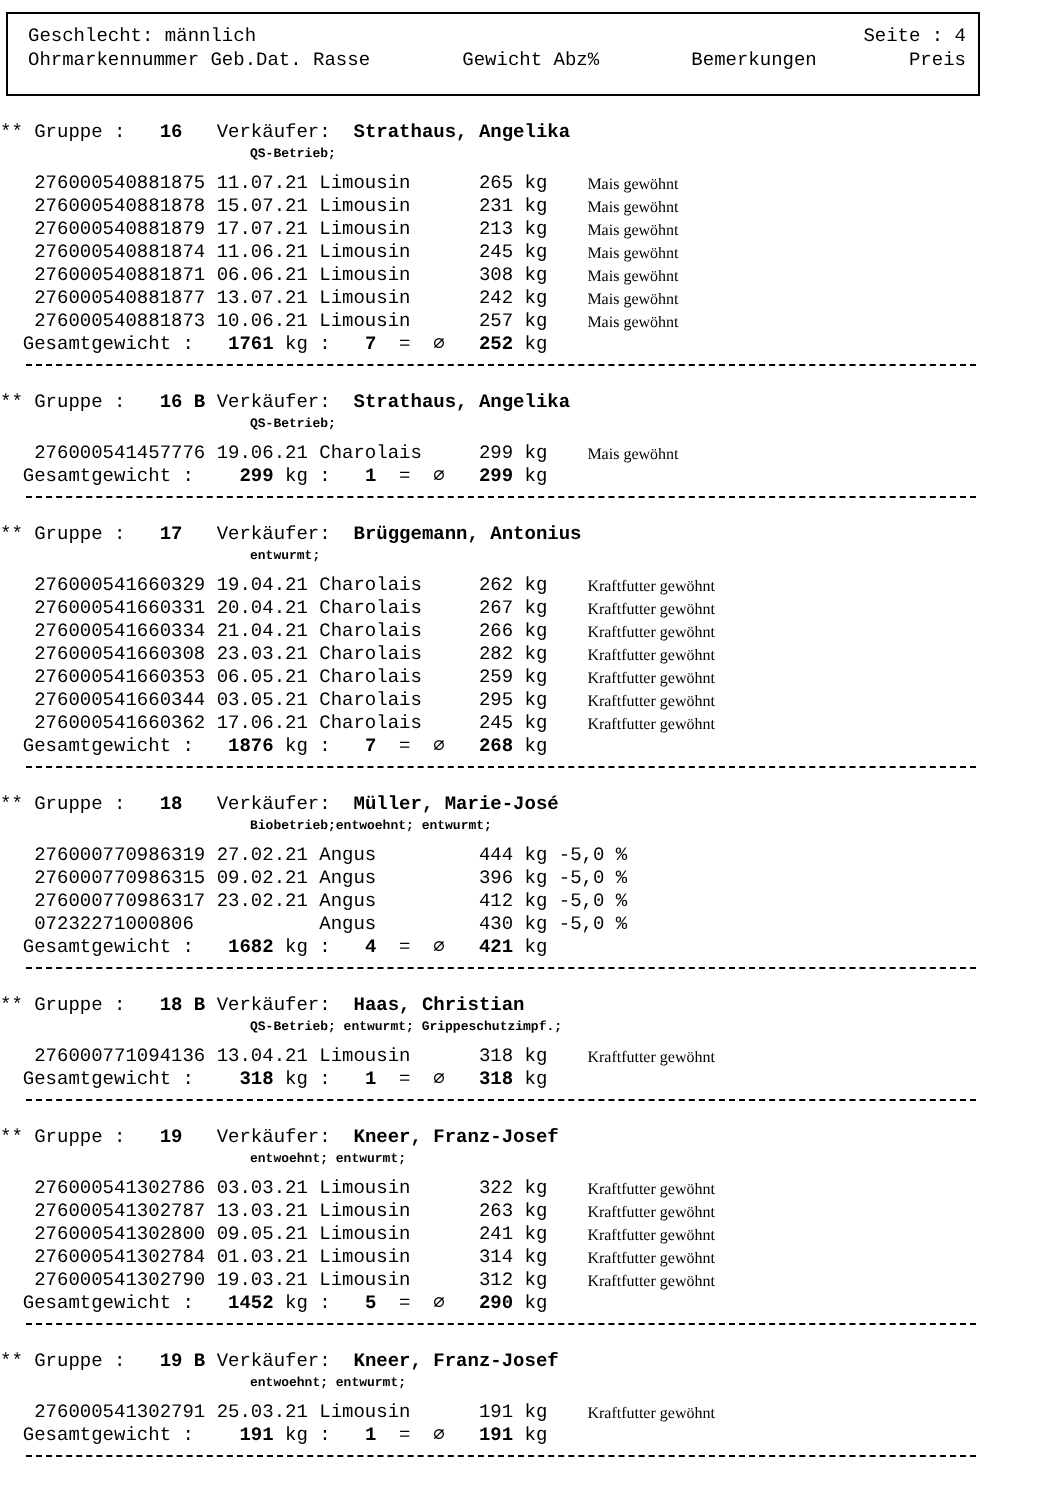Geschlecht: männlich Seite : 4
Ohrmarkennummer Geb.Dat. Rasse Gewicht Abz% Bemerkungen Preis
** Gruppe : 16 Verkäufer: Strathaus, Angelika
QS-Betrieb;
| 276000540881875 11.07.21 Limousin 265 kg | | Mais gewöhnt |
| 276000540881878 15.07.21 Limousin 231 kg | | Mais gewöhnt |
| 276000540881879 17.07.21 Limousin 213 kg | | Mais gewöhnt |
| 276000540881874 11.06.21 Limousin 245 kg | | Mais gewöhnt |
| 276000540881871 06.06.21 Limousin 308 kg | | Mais gewöhnt |
| 276000540881877 13.07.21 Limousin 242 kg | | Mais gewöhnt |
| 276000540881873 10.06.21 Limousin 257 kg | | Mais gewöhnt |
| Gesamtgewicht : 1761 kg : 7 = ∅ 252 kg | | |
** Gruppe : 16 B Verkäufer: Strathaus, Angelika
QS-Betrieb;
| 276000541457776 19.06.21 Charolais 299 kg | | Mais gewöhnt |
| Gesamtgewicht : 299 kg : 1 = ∅ 299 kg | | |
** Gruppe : 17 Verkäufer: Brüggemann, Antonius
entwurmt;
| 276000541660329 19.04.21 Charolais 262 kg | | Kraftfutter gewöhnt |
| 276000541660331 20.04.21 Charolais 267 kg | | Kraftfutter gewöhnt |
| 276000541660334 21.04.21 Charolais 266 kg | | Kraftfutter gewöhnt |
| 276000541660308 23.03.21 Charolais 282 kg | | Kraftfutter gewöhnt |
| 276000541660353 06.05.21 Charolais 259 kg | | Kraftfutter gewöhnt |
| 276000541660344 03.05.21 Charolais 295 kg | | Kraftfutter gewöhnt |
| 276000541660362 17.06.21 Charolais 245 kg | | Kraftfutter gewöhnt |
| Gesamtgewicht : 1876 kg : 7 = ∅ 268 kg | | |
** Gruppe : 18 Verkäufer: Müller, Marie-José
Biobetrieb;entwoehnt; entwurmt;
| 276000770986319 27.02.21 Angus 444 kg | -5,0 % | |
| 276000770986315 09.02.21 Angus 396 kg | -5,0 % | |
| 276000770986317 23.02.21 Angus 412 kg | -5,0 % | |
| 07232271000806 Angus 430 kg | -5,0 % | |
| Gesamtgewicht : 1682 kg : 4 = ∅ 421 kg | | |
** Gruppe : 18 B Verkäufer: Haas, Christian
QS-Betrieb; entwurmt; Grippeschutzimpf.;
| 276000771094136 13.04.21 Limousin 318 kg | | Kraftfutter gewöhnt |
| Gesamtgewicht : 318 kg : 1 = ∅ 318 kg | | |
** Gruppe : 19 Verkäufer: Kneer, Franz-Josef
entwoehnt; entwurmt;
| 276000541302786 03.03.21 Limousin 322 kg | | Kraftfutter gewöhnt |
| 276000541302787 13.03.21 Limousin 263 kg | | Kraftfutter gewöhnt |
| 276000541302800 09.05.21 Limousin 241 kg | | Kraftfutter gewöhnt |
| 276000541302784 01.03.21 Limousin 314 kg | | Kraftfutter gewöhnt |
| 276000541302790 19.03.21 Limousin 312 kg | | Kraftfutter gewöhnt |
| Gesamtgewicht : 1452 kg : 5 = ∅ 290 kg | | |
** Gruppe : 19 B Verkäufer: Kneer, Franz-Josef
entwoehnt; entwurmt;
| 276000541302791 25.03.21 Limousin 191 kg | | Kraftfutter gewöhnt |
| Gesamtgewicht : 191 kg : 1 = ∅ 191 kg | | |